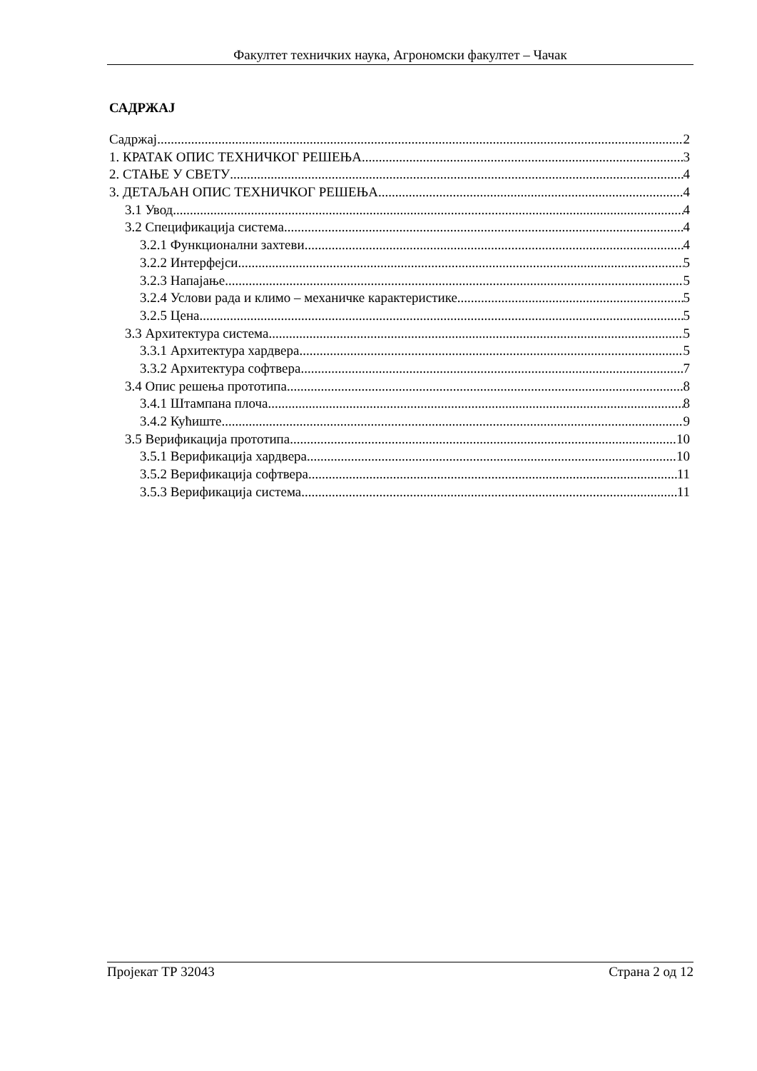Факултет техничких наука, Агрономски факултет – Чачак
САДРЖАЈ
Садржај 2
1. КРАТАК ОПИС ТЕХНИЧКОГ РЕШЕЊА 3
2. СТАЊЕ У СВЕТУ 4
3. ДЕТАЉАН ОПИС ТЕХНИЧКОГ РЕШЕЊА 4
3.1 Увод 4
3.2 Спецификација система 4
3.2.1 Функционални захтеви 4
3.2.2 Интерфејси 5
3.2.3 Напајање 5
3.2.4 Услови рада и климо – механичке карактеристике 5
3.2.5 Цена 5
3.3 Архитектура система 5
3.3.1 Архитектура хардвера 5
3.3.2 Архитектура софтвера 7
3.4 Опис решења прототипа 8
3.4.1 Штампана плоча 8
3.4.2 Кућиште 9
3.5 Верификација прототипа 10
3.5.1 Верификација хардвера 10
3.5.2 Верификација софтвера 11
3.5.3 Верификација система 11
Пројекат ТР 32043 Страна 2 од 12